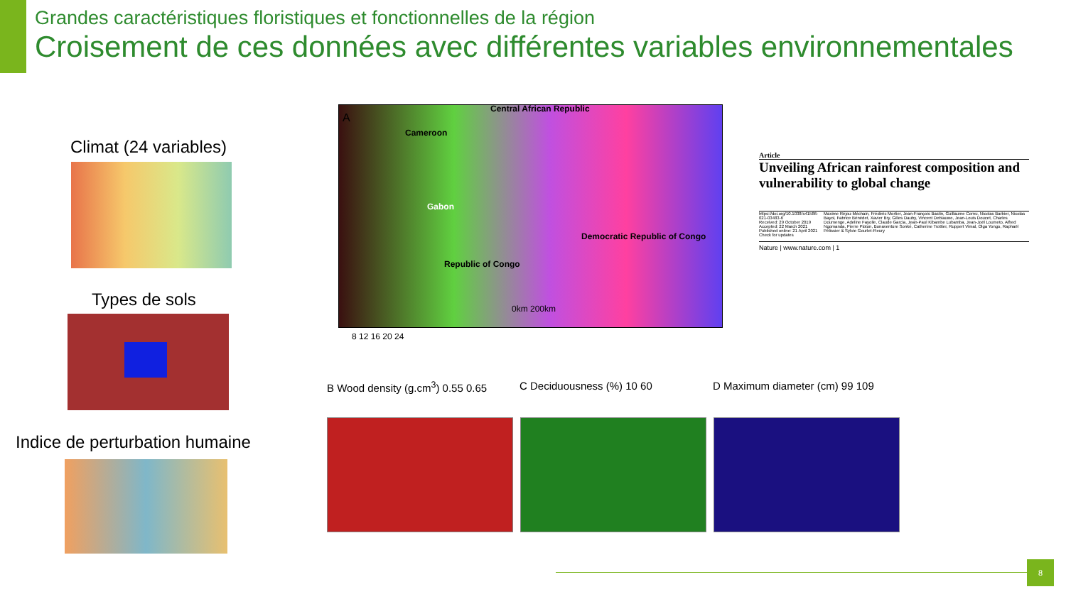Grandes caractéristiques floristiques et fonctionnelles de la région
Croisement de ces données avec différentes variables environnementales
Climat (24 variables)
Types de sols
Indice de perturbation humaine
A
Central African Republic
Cameroon
Gabon
Republic of Congo
Democratic Republic of Congo
0km 200km
8 12 16 20 24
B Wood density (g.cm<sup>3</sup>) 0.55 0.65
C Deciduousness (%) 10 60 D Maximum diameter (cm) 99 109
Article
Unveiling African rainforest composition and vulnerability to global change
https://doi.org/10.1038/s41586-021-03483-6
Received: 29 October 2019
Accepted: 22 March 2021
Published online: 21 April 2021
Check for updates
Maxime Réjou-Méchain, Frédéric Mortier, Jean-François Bastin, Guillaume Cornu, Nicolas Barbier, Nicolas Bayol, Fabrice Bénédet, Xavier Bry, Gilles Dauby, Vincent Deblauwe, Jean-Louis Doucet, Charles Doumenge, Adeline Fayolle, Claude Garcia, Jean-Paul Kibambe Lubamba, Jean-Joël Loumeto, Alfred Ngomanda, Pierre Ploton, Bonaventure Sonké, Catherine Trottier, Ruppert Vimal, Olga Yongo, Raphaël Pélissier & Sylvie Gourlet-Fleury
Nature | www.nature.com | 1
8